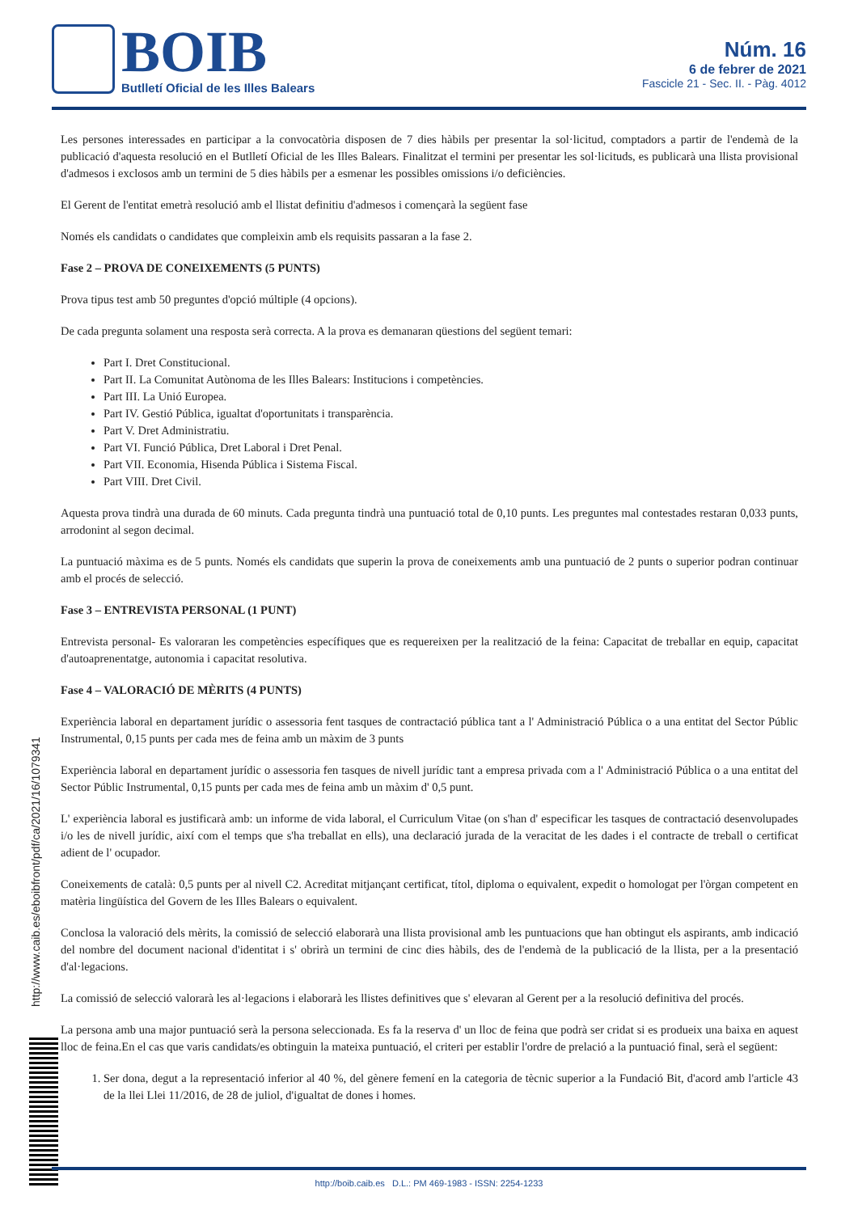BOIB
Butlletí Oficial de les Illes Balears
Núm. 16
6 de febrer de 2021
Fascicle 21 - Sec. II. - Pàg. 4012
Les persones interessades en participar a la convocatòria disposen de 7 dies hàbils per presentar la sol·licitud, comptadors a partir de l'endemà de la publicació d'aquesta resolució en el Butlletí Oficial de les Illes Balears. Finalitzat el termini per presentar les sol·licituds, es publicarà una llista provisional d'admesos i exclosos amb un termini de 5 dies hàbils per a esmenar les possibles omissions i/o deficiències.
El Gerent de l'entitat emetrà resolució amb el llistat definitiu d'admesos i començarà la següent fase
Només els candidats o candidates que compleixin amb els requisits passaran a la fase 2.
Fase 2 – PROVA DE CONEIXEMENTS (5 PUNTS)
Prova tipus test amb 50 preguntes d'opció múltiple (4 opcions).
De cada pregunta solament una resposta serà correcta. A la prova es demanaran qüestions del següent temari:
Part I. Dret Constitucional.
Part II. La Comunitat Autònoma de les Illes Balears: Institucions i competències.
Part III. La Unió Europea.
Part IV. Gestió Pública, igualtat d'oportunitats i transparència.
Part V. Dret Administratiu.
Part VI. Funció Pública, Dret Laboral i Dret Penal.
Part VII. Economia, Hisenda Pública i Sistema Fiscal.
Part VIII. Dret Civil.
Aquesta prova tindrà una durada de 60 minuts. Cada pregunta tindrà una puntuació total de 0,10 punts. Les preguntes mal contestades restaran 0,033 punts, arrodonint al segon decimal.
La puntuació màxima es de 5 punts. Només els candidats que superin la prova de coneixements amb una puntuació de 2 punts o superior podran continuar amb el procés de selecció.
Fase 3 – ENTREVISTA PERSONAL (1 PUNT)
Entrevista personal- Es valoraran les competències específiques que es requereixen per la realització de la feina: Capacitat de treballar en equip, capacitat d'autoaprenentatge, autonomia i capacitat resolutiva.
Fase 4 – VALORACIÓ DE MÈRITS (4 PUNTS)
Experiència laboral en departament jurídic o assessoria fent tasques de contractació pública tant a l' Administració Pública o a una entitat del Sector Públic Instrumental, 0,15 punts per cada mes de feina amb un màxim de 3 punts
Experiència laboral en departament jurídic o assessoria fen tasques de nivell jurídic tant a empresa privada com a l' Administració Pública o a una entitat del Sector Públic Instrumental, 0,15 punts per cada mes de feina amb un màxim d' 0,5 punt.
L' experiència laboral es justificarà amb: un informe de vida laboral, el Curriculum Vitae (on s'han d' especificar les tasques de contractació desenvolupades i/o les de nivell jurídic, així com el temps que s'ha treballat en ells), una declaració jurada de la veracitat de les dades i el contracte de treball o certificat adient de l' ocupador.
Coneixements de català: 0,5 punts per al nivell C2. Acreditat mitjançant certificat, títol, diploma o equivalent, expedit o homologat per l'òrgan competent en matèria lingüística del Govern de les Illes Balears o equivalent.
Conclosa la valoració dels mèrits, la comissió de selecció elaborarà una llista provisional amb les puntuacions que han obtingut els aspirants, amb indicació del nombre del document nacional d'identitat i s' obrirà un termini de cinc dies hàbils, des de l'endemà de la publicació de la llista, per a la presentació d'al·legacions.
La comissió de selecció valorarà les al·legacions i elaborarà les llistes definitives que s' elevaran al Gerent per a la resolució definitiva del procés.
La persona amb una major puntuació serà la persona seleccionada. Es fa la reserva d' un lloc de feina que podrà ser cridat si es produeix una baixa en aquest lloc de feina.En el cas que varis candidats/es obtinguin la mateixa puntuació, el criteri per establir l'ordre de prelació a la puntuació final, serà el següent:
1. Ser dona, degut a la representació inferior al 40 %, del gènere femení en la categoria de tècnic superior a la Fundació Bit, d'acord amb l'article 43 de la llei Llei 11/2016, de 28 de juliol, d'igualtat de dones i homes.
http://www.caib.es/eboibfront/pdf/ca/2021/16/1079341
http://boib.caib.es D.L.: PM 469-1983 - ISSN: 2254-1233